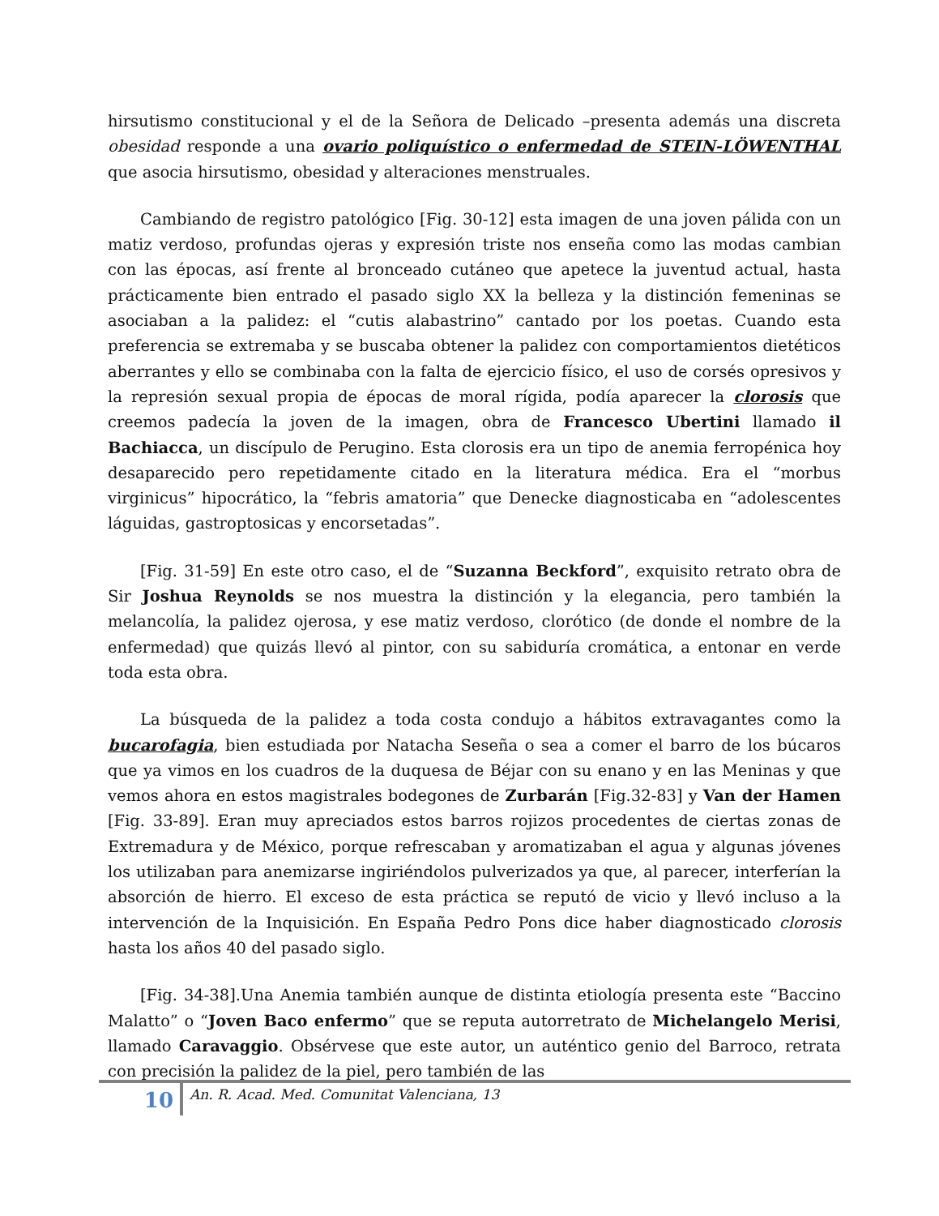hirsutismo constitucional y el de la Señora de Delicado –presenta además una discreta obesidad responde a una ovario poliquístico o enfermedad de STEIN-LÖWENTHAL que asocia hirsutismo, obesidad y alteraciones menstruales.
Cambiando de registro patológico [Fig. 30-12] esta imagen de una joven pálida con un matiz verdoso, profundas ojeras y expresión triste nos enseña como las modas cambian con las épocas, así frente al bronceado cutáneo que apetece la juventud actual, hasta prácticamente bien entrado el pasado siglo XX la belleza y la distinción femeninas se asociaban a la palidez: el “cutis alabastrino” cantado por los poetas. Cuando esta preferencia se extremaba y se buscaba obtener la palidez con comportamientos dietéticos aberrantes y ello se combinaba con la falta de ejercicio físico, el uso de corsés opresivos y la represión sexual propia de épocas de moral rígida, podía aparecer la clorosis que creemos padecía la joven de la imagen, obra de Francesco Ubertini llamado il Bachiacca, un discípulo de Perugino. Esta clorosis era un tipo de anemia ferropénica hoy desaparecido pero repetidamente citado en la literatura médica. Era el “morbus virginicus” hipocrático, la “febris amatoria” que Denecke diagnosticaba en “adolescentes láguidas, gastroptosicas y encorsetadas”.
[Fig. 31-59] En este otro caso, el de “Suzanna Beckford”, exquisito retrato obra de Sir Joshua Reynolds se nos muestra la distinción y la elegancia, pero también la melancolía, la palidez ojerosa, y ese matiz verdoso, clorótico (de donde el nombre de la enfermedad) que quizás llevó al pintor, con su sabiduría cromática, a entonar en verde toda esta obra.
La búsqueda de la palidez a toda costa condujo a hábitos extravagantes como la bucarofagia, bien estudiada por Natacha Seseña o sea a comer el barro de los búcaros que ya vimos en los cuadros de la duquesa de Béjar con su enano y en las Meninas y que vemos ahora en estos magistrales bodegones de Zurbarán [Fig.32-83] y Van der Hamen [Fig. 33-89]. Eran muy apreciados estos barros rojizos procedentes de ciertas zonas de Extremadura y de México, porque refrescaban y aromatizaban el agua y algunas jóvenes los utilizaban para anemizarse ingiriéndolos pulverizados ya que, al parecer, interferían la absorción de hierro. El exceso de esta práctica se reputó de vicio y llevó incluso a la intervención de la Inquisición. En España Pedro Pons dice haber diagnosticado clorosis hasta los años 40 del pasado siglo.
[Fig. 34-38].Una Anemia también aunque de distinta etiología presenta este “Baccino Malatto” o “Joven Baco enfermo” que se reputa autorretrato de Michelangelo Merisi, llamado Caravaggio. Obsérvese que este autor, un auténtico genio del Barroco, retrata con precisión la palidez de la piel, pero también de las
10
An. R. Acad. Med. Comunitat Valenciana, 13